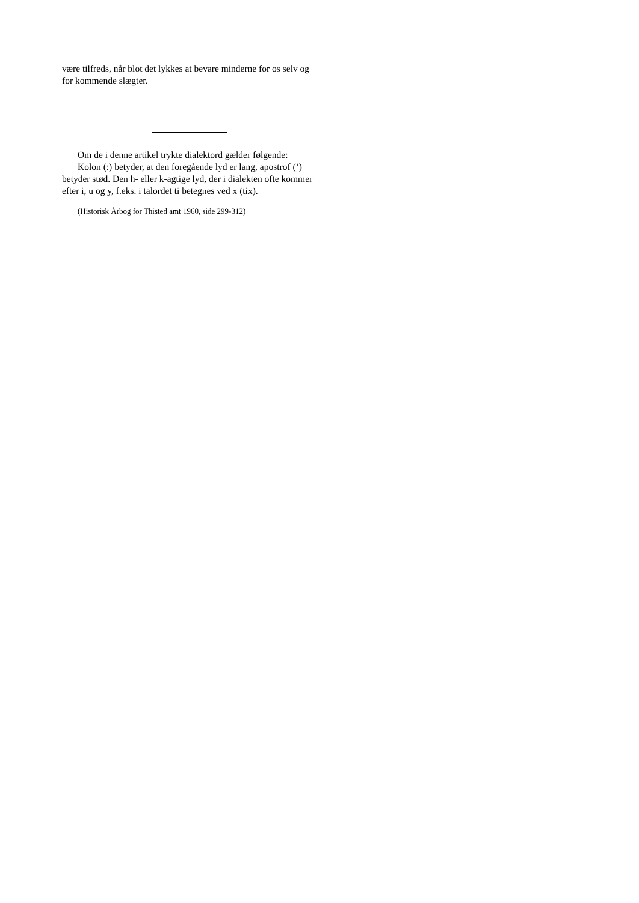være tilfreds, når blot det lykkes at bevare minderne for os selv og for kommende slægter.
Om de i denne artikel trykte dialektord gælder følgende:
Kolon (:) betyder, at den foregående lyd er lang, apostrof (’) betyder stød. Den h- eller k-agtige lyd, der i dialekten ofte kommer efter i, u og y, f.eks. i talordet ti betegnes ved x (tix).
(Historisk Årbog for Thisted amt 1960, side 299-312)